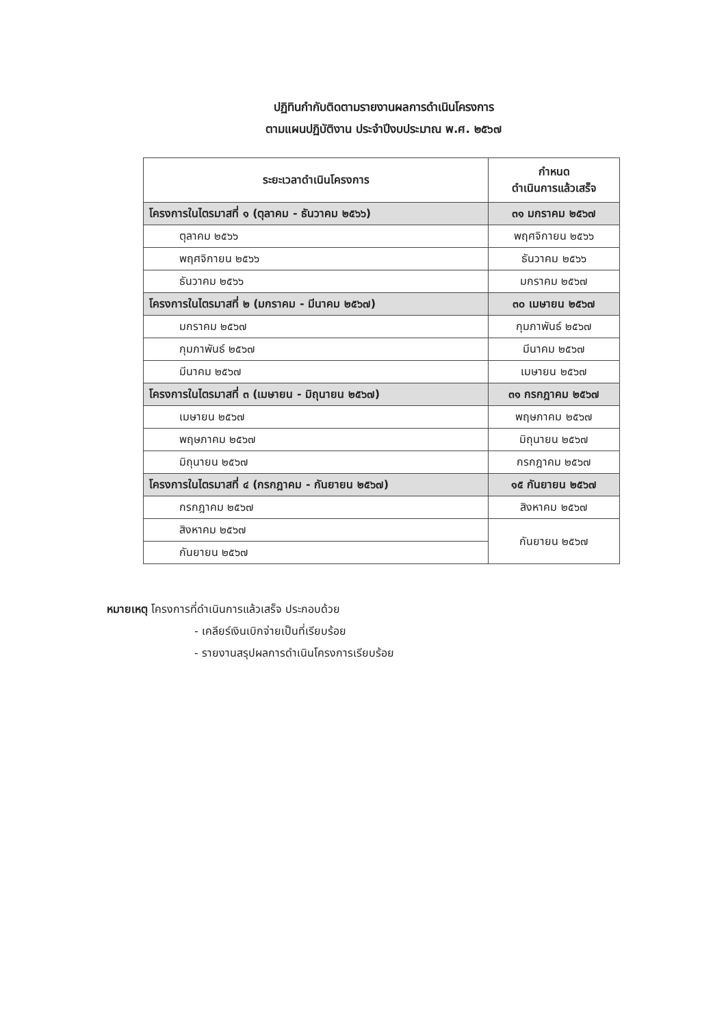ปฏิทินกำกับติดตามรายงานผลการดำเนินโครงการ
ตามแผนปฏิบัติงาน ประจำปีงบประมาณ พ.ศ. ๒๕๖๗
| ระยะเวลาดำเนินโครงการ | กำหนด ดำเนินการแล้วเสร็จ |
| --- | --- |
| โครงการในไตรมาสที่ ๑ (ตุลาคม - ธันวาคม ๒๕๖๖) | ๓๑ มกราคม ๒๕๖๗ |
| ตุลาคม ๒๕๖๖ | พฤศจิกายน ๒๕๖๖ |
| พฤศจิกายน ๒๕๖๖ | ธันวาคม ๒๕๖๖ |
| ธันวาคม ๒๕๖๖ | มกราคม ๒๕๖๗ |
| โครงการในไตรมาสที่ ๒ (มกราคม - มีนาคม ๒๕๖๗) | ๓๐ เมษายน ๒๕๖๗ |
| มกราคม ๒๕๖๗ | กุมภาพันธ์ ๒๕๖๗ |
| กุมภาพันธ์ ๒๕๖๗ | มีนาคม ๒๕๖๗ |
| มีนาคม ๒๕๖๗ | เมษายน ๒๕๖๗ |
| โครงการในไตรมาสที่ ๓ (เมษายน - มิถุนายน ๒๕๖๗) | ๓๑ กรกฎาคม ๒๕๖๗ |
| เมษายน ๒๕๖๗ | พฤษภาคม ๒๕๖๗ |
| พฤษภาคม ๒๕๖๗ | มิถุนายน ๒๕๖๗ |
| มิถุนายน ๒๕๖๗ | กรกฎาคม ๒๕๖๗ |
| โครงการในไตรมาสที่ ๔ (กรกฎาคม - กันยายน ๒๕๖๗) | ๑๕ กันยายน ๒๕๖๗ |
| กรกฎาคม ๒๕๖๗ | สิงหาคม ๒๕๖๗ |
| สิงหาคม ๒๕๖๗ | กันยายน ๒๕๖๗ |
| กันยายน ๒๕๖๗ | |
หมายเหตุ โครงการที่ดำเนินการแล้วเสร็จ ประกอบด้วย
- เคลียร์เงินเบิกจ่ายเป็นที่เรียบร้อย
- รายงานสรุปผลการดำเนินโครงการเรียบร้อย